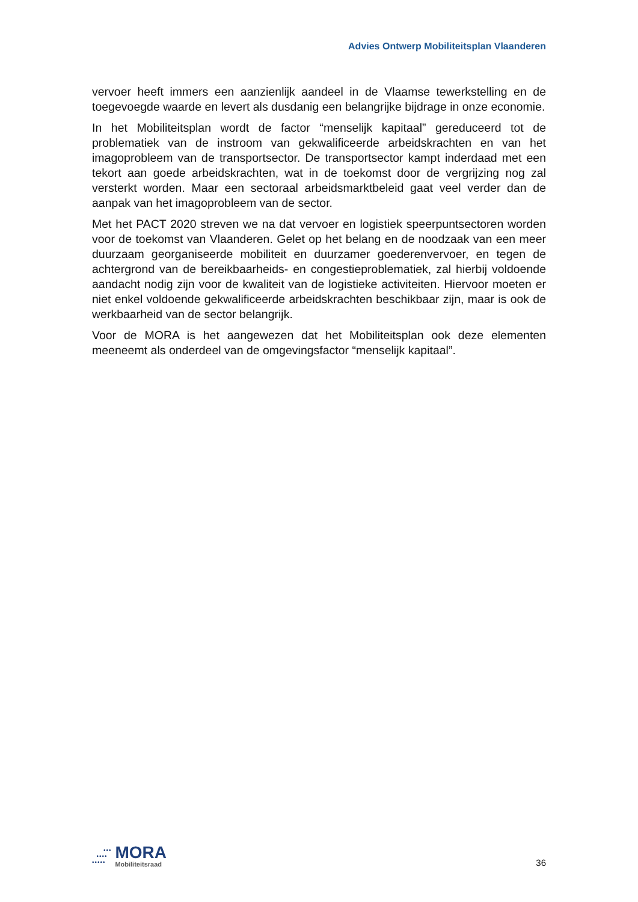Advies Ontwerp Mobiliteitsplan Vlaanderen
vervoer heeft immers een aanzienlijk aandeel in de Vlaamse tewerkstelling en de toegevoegde waarde en levert als dusdanig een belangrijke bijdrage in onze economie.
In het Mobiliteitsplan wordt de factor “menselijk kapitaal” gereduceerd tot de problematiek van de instroom van gekwalificeerde arbeidskrachten en van het imagoprobleem van de transportsector. De transportsector kampt inderdaad met een tekort aan goede arbeidskrachten, wat in de toekomst door de vergrijzing nog zal versterkt worden. Maar een sectoraal arbeidsmarktbeleid gaat veel verder dan de aanpak van het imagoprobleem van de sector.
Met het PACT 2020 streven we na dat vervoer en logistiek speerpuntsectoren worden voor de toekomst van Vlaanderen. Gelet op het belang en de noodzaak van een meer duurzaam georganiseerde mobiliteit en duurzamer goederenvervoer, en tegen de achtergrond van de bereikbaarheids- en congestieproblematiek, zal hierbij voldoende aandacht nodig zijn voor de kwaliteit van de logistieke activiteiten. Hiervoor moeten er niet enkel voldoende gekwalificeerde arbeidskrachten beschikbaar zijn, maar is ook de werkbaarheid van de sector belangrijk.
Voor de MORA is het aangewezen dat het Mobiliteitsplan ook deze elementen meeneemt als onderdeel van de omgevingsfactor “menselijk kapitaal”.
•••
••••
•••••
MORA
Mobiliteitsraad
36